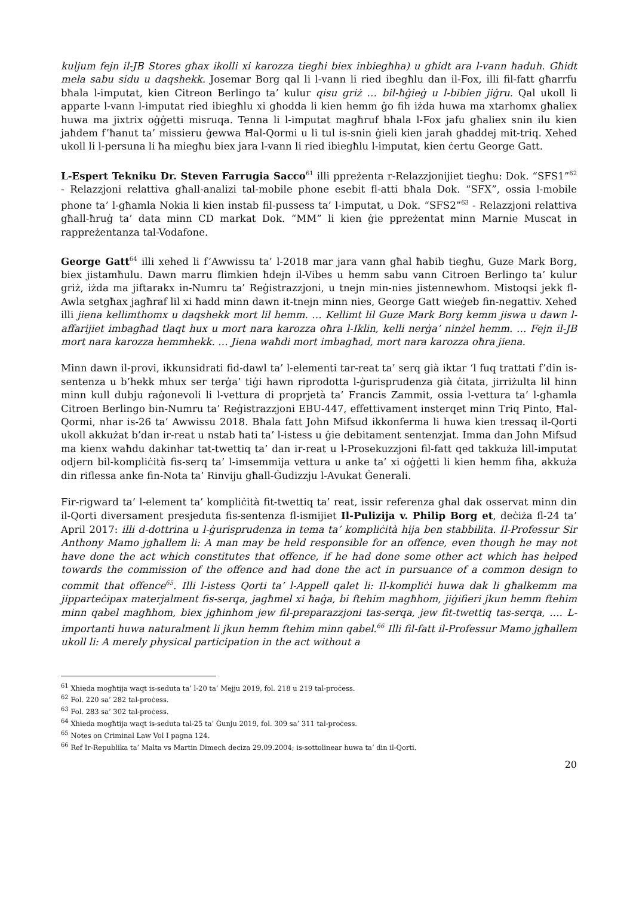kuljum fejn il-JB Stores għax ikolli xi karozza tiegħi biex inbiegħha) u għidt ara l-vann ħaduh. Għidt mela sabu sidu u daqshekk. Josemar Borg qal li l-vann li ried ibegħlu dan il-Fox, illi fil-fatt għarrfu bħala l-imputat, kien Citreon Berlingo ta’ kulur qisu griż … bil-ħġieġ u l-bibien jiġru. Qal ukoll li apparte l-vann l-imputat ried ibiegħlu xi għodda li kien hemm ġo fih iżda huwa ma xtarhomx għaliex huwa ma jixtrix oġġetti misruqa. Tenna li l-imputat magħruf bħala l-Fox jafu għaliex snin ilu kien jaħdem f’ħanut ta’ missieru ġewwa Ħal-Qormi u li tul is-snin ġieli kien jarah għaddej mit-triq. Xehed ukoll li l-persuna li ħa miegħu biex jara l-vann li ried ibiegħlu l-imputat, kien ċertu George Gatt.
L-Espert Tekniku Dr. Steven Farrugia Sacco<sup>61</sup> illi ppreżenta r-Relazzjonijiet tiegħu: Dok. “SFS1”<sup>62</sup> - Relazzjoni relattiva għall-analizi tal-mobile phone esebit fl-atti bħala Dok. “SFX”, ossia l-mobile phone ta’ l-għamla Nokia li kien instab fil-pussess ta’ l-imputat, u Dok. “SFS2”<sup>63</sup> - Relazzjoni relattiva għall-ħruġ ta’ data minn CD markat Dok. “MM” li kien ġie ppreżentat minn Marnie Muscat in rappreżentanza tal-Vodafone.
George Gatt<sup>64</sup> illi xehed li f’Awwissu ta’ l-2018 mar jara vann għal ħabib tiegħu, Guze Mark Borg, biex jistamħulu. Dawn marru flimkien ħdejn il-Vibes u hemm sabu vann Citroen Berlingo ta’ kulur griż, iżda ma jiftarakx in-Numru ta’ Reġistrazzjoni, u tnejn min-nies jistennewhom. Mistoqsi jekk fl-Awla setgħax jagħraf lil xi ħadd minn dawn it-tnejn minn nies, George Gatt wieġeb fin-negattiv. Xehed illi jiena kellimthomx u daqshekk mort lil hemm. … Kellimt lil Guze Mark Borg kemm jiswa u dawn l-affarijiet imbagħad tlaqt hux u mort nara karozza oħra l-Iklin, kelli nerġa’ ninżel hemm. … Fejn il-JB mort nara karozza hemmhekk. … Jiena waħdi mort imbagħad, mort nara karozza oħra jiena.
Minn dawn il-provi, ikkunsidrati fid-dawl ta’ l-elementi tar-reat ta’ serq già iktar ‘l fuq trattati f’din is-sentenza u b’hekk mhux ser terġa’ tiġi hawn riprodotta l-ġurisprudenza già ċitata, jirriżulta lil hinn minn kull dubju raġonevoli li l-vettura di proprjetà ta’ Francis Zammit, ossia l-vettura ta’ l-għamla Citroen Berlingo bin-Numru ta’ Reġistrazzjoni EBU-447, effettivament insterqet minn Triq Pinto, Ħal-Qormi, nhar is-26 ta’ Awwissu 2018. Bħala fatt John Mifsud ikkonferma li huwa kien tressaq il-Qorti ukoll akkużat b’dan ir-reat u nstab ħati ta’ l-istess u ġie debitament sentenzjat. Imma dan John Mifsud ma kienx waħdu dakinhar tat-twettiq ta’ dan ir-reat u l-Prosekuzzjoni fil-fatt qed takkuża lill-imputat odjern bil-kompliċità fis-serq ta’ l-imsemmija vettura u anke ta’ xi oġġetti li kien hemm fiha, akkuża din riflessa anke fin-Nota ta’ Rinviju għall-Ġudizzju l-Avukat Ġenerali.
Fir-rigward ta’ l-element ta’ kompliċità fit-twettiq ta’ reat, issir referenza għal dak osservat minn din il-Qorti diversament presjeduta fis-sentenza fl-ismijiet Il-Pulizija v. Philip Borg et, deċiża fl-24 ta’ April 2017: illi d-dottrina u l-ġurisprudenza in tema ta’ kompliċità hija ben stabbilita. Il-Professur Sir Anthony Mamo jgħallem li: A man may be held responsible for an offence, even though he may not have done the act which constitutes that offence, if he had done some other act which has helped towards the commission of the offence and had done the act in pursuance of a common design to commit that offence<sup>65</sup>. Illi l-istess Qorti ta’ l-Appell qalet li: Il-kompliċi huwa dak li għalkemm ma jipparteċipax materjalment fis-serqa, jagħmel xi ħaġa, bi ftehim magħhom, jiġifieri jkun hemm ftehim minn qabel magħhom, biex jgħinhom jew fil-preparazzjoni tas-serqa, jew fit-twettiq tas-serqa, …. L-importanti huwa naturalment li jkun hemm ftehim minn qabel.<sup>66</sup> Illi fil-fatt il-Professur Mamo jgħallem ukoll li: A merely physical participation in the act without a
<sup>61</sup> Xhieda mogħtija waqt is-seduta ta’ l-20 ta’ Mejju 2019, fol. 218 u 219 tal-proċess.
<sup>62</sup> Fol. 220 sa’ 282 tal-proċess.
<sup>63</sup> Fol. 283 sa’ 302 tal-proċess.
<sup>64</sup> Xhieda mogħtija waqt is-seduta tal-25 ta’ Ġunju 2019, fol. 309 sa’ 311 tal-proċess.
<sup>65</sup> Notes on Criminal Law Vol I pagna 124.
<sup>66</sup> Ref Ir-Republika ta’ Malta vs Martin Dimech deciza 29.09.2004; is-sottolinear huwa ta’ din il-Qorti.
20